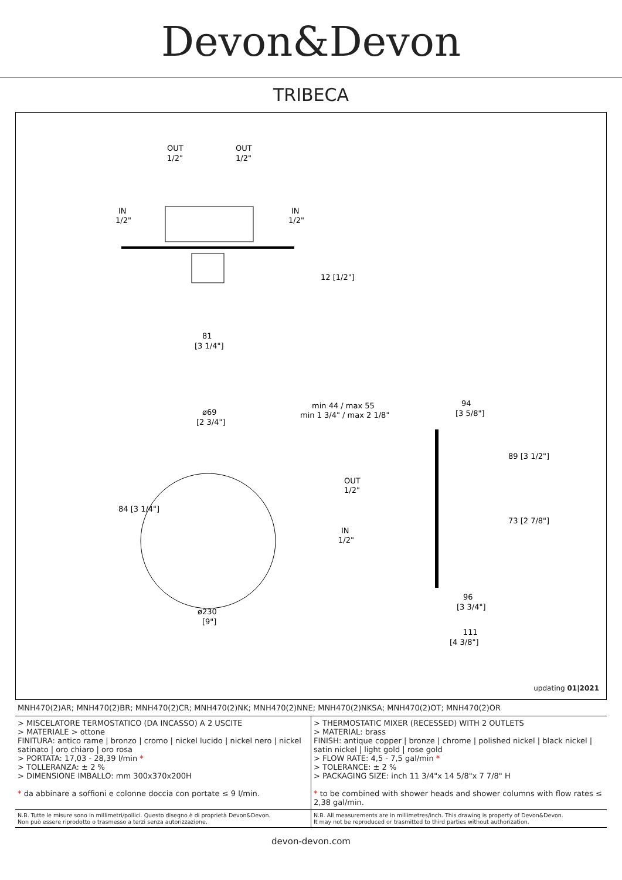Devon&Devon
TRIBECA
OUT
1/2"
OUT
1/2"
IN
1/2"
IN
1/2"
81
[3 1/4"]
12 [1/2"]
ø69
[2 3/4"]
84 [3 1/4"]
ø230
[9"]
min 44 / max 55
min 1 3/4" / max 2 1/8"
94
[3 5/8"]
89 [3 1/2"]
OUT
1/2"
IN
1/2"
73 [2 7/8"]
96
[3 3/4"]
111
[4 3/8"]
updating 01|2021
MNH470(2)AR; MNH470(2)BR; MNH470(2)CR; MNH470(2)NK; MNH470(2)NNE; MNH470(2)NKSA; MNH470(2)OT; MNH470(2)OR
| > MISCELATORE TERMOSTATICO (DA INCASSO) A 2 USCITE > MATERIALE > ottone FINITURA: antico rame / bronzo / cromo / nickel lucido / nickel nero / nickel satinato / oro chiaro / oro rosa > PORTATA: 17,03 - 28,39 l/min * > TOLLERANZA: ± 2 % > DIMENSIONE IMBALLO: mm 300x370x200H * da abbinare a soffioni e colonne doccia con portate ≤ 9 l/min. | > THERMOSTATIC MIXER (RECESSED) WITH 2 OUTLETS > MATERIAL: brass FINISH: antique copper / bronze / chrome / polished nickel / black nickel / satin nickel / light gold / rose gold > FLOW RATE: 4,5 - 7,5 gal/min * > TOLERANCE: ± 2 % > PACKAGING SIZE: inch 11 3/4"x 14 5/8"x 7 7/8" H * to be combined with shower heads and shower columns with flow rates ≤ 2,38 gal/min. |
| N.B. Tutte le misure sono in millimetri/pollici. Questo disegno è di proprietà Devon&Devon. Non può essere riprodotto o trasmesso a terzi senza autorizzazione. | N.B. All measurements are in millimetres/inch. This drawing is property of Devon&Devon. It may not be reproduced or trasmitted to third parties without authorization. |
devon-devon.com